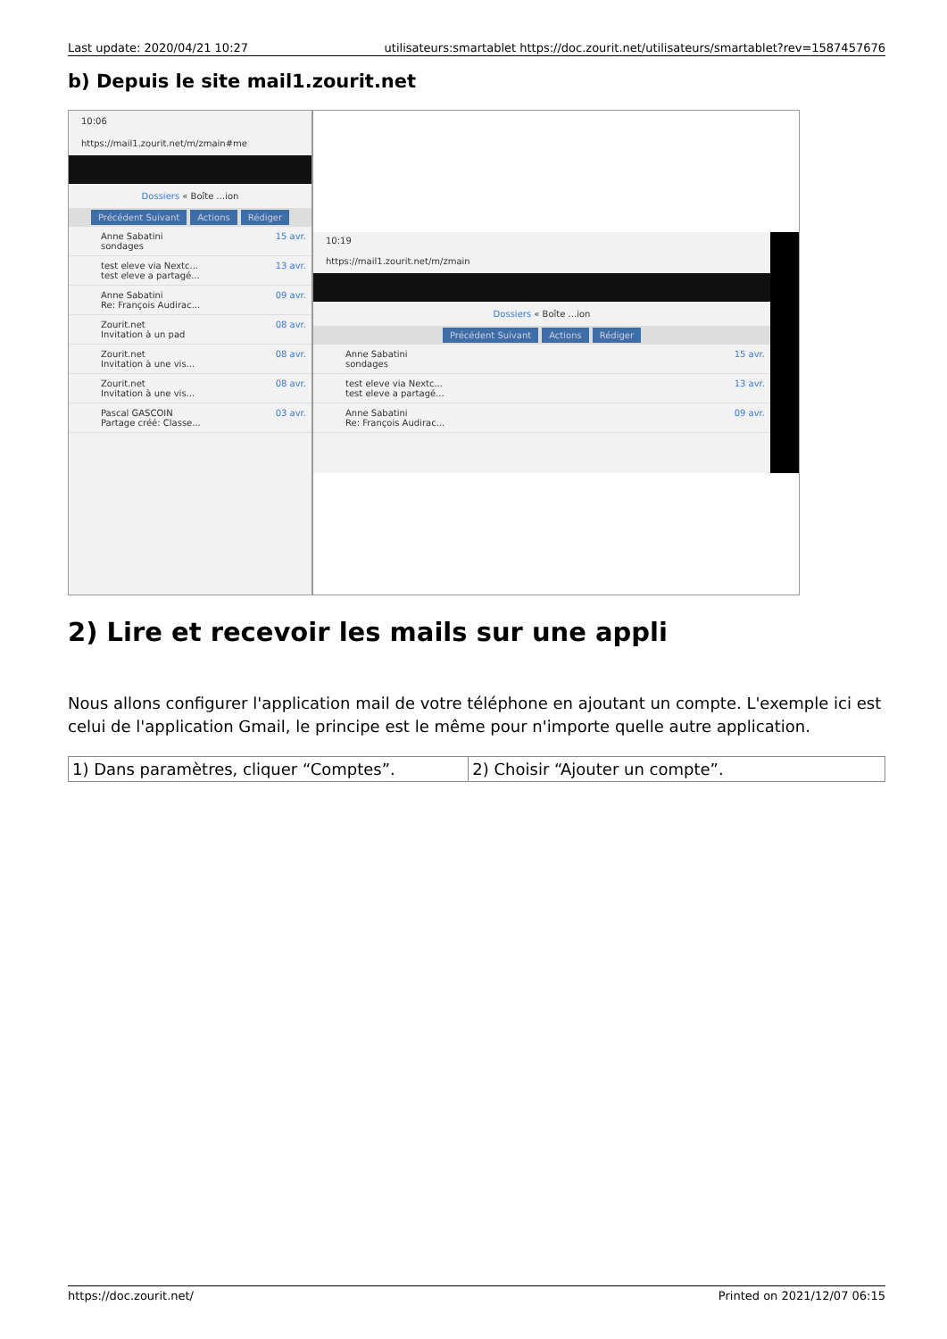Last update: 2020/04/21 10:27 utilisateurs:smartablet https://doc.zourit.net/utilisateurs/smartablet?rev=1587457676
b) Depuis le site mail1.zourit.net
10:06
https://mail1.zourit.net/m/zmain#me
Dossiers « Boîte ...ion
Précédent Suivant Actions Rédiger
Anne Sabatini
sondages 15 avr.
test eleve via Nextc...
test eleve a partagé... 13 avr.
Anne Sabatini
Re: François Audirac... 09 avr.
Zourit.net
Invitation à un pad 08 avr.
Zourit.net
Invitation à une vis... 08 avr.
Zourit.net
Invitation à une vis... 08 avr.
Pascal GASCOIN
Partage créé: Classe... 03 avr.
10:19
https://mail1.zourit.net/m/zmain
Dossiers « Boîte ...ion
Précédent Suivant Actions Rédiger
Anne Sabatini
sondages 15 avr.
test eleve via Nextc...
test eleve a partagé... 13 avr.
Anne Sabatini
Re: François Audirac... 09 avr.
2) Lire et recevoir les mails sur une appli
Nous allons configurer l'application mail de votre téléphone en ajoutant un compte. L'exemple ici est celui de l'application Gmail, le principe est le même pour n'importe quelle autre application.
| 1) Dans paramètres, cliquer “Comptes”. | 2) Choisir “Ajouter un compte”. |
https://doc.zourit.net/ Printed on 2021/12/07 06:15